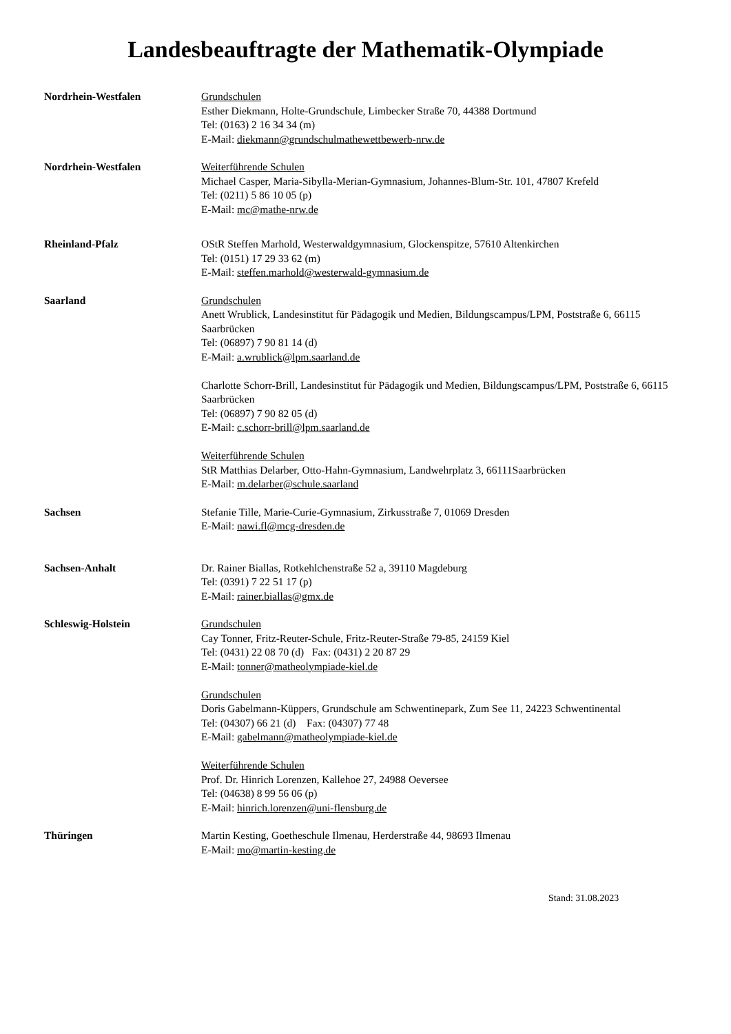Landesbeauftragte der Mathematik-Olympiade
Nordrhein-Westfalen Grundschulen
Esther Diekmann, Holte-Grundschule, Limbecker Straße 70, 44388 Dortmund
Tel: (0163) 2 16 34 34 (m)
E-Mail: diekmann@grundschulmathewettbewerb-nrw.de
Nordrhein-Westfalen Weiterführende Schulen
Michael Casper, Maria-Sibylla-Merian-Gymnasium, Johannes-Blum-Str. 101, 47807 Krefeld
Tel: (0211) 5 86 10 05 (p)
E-Mail: mc@mathe-nrw.de
Rheinland-Pfalz OStR Steffen Marhold, Westerwaldgymnasium, Glockenspitze, 57610 Altenkirchen
Tel: (0151) 17 29 33 62 (m)
E-Mail: steffen.marhold@westerwald-gymnasium.de
Saarland Grundschulen
Anett Wrublick, Landesinstitut für Pädagogik und Medien, Bildungscampus/LPM, Poststraße 6, 66115 Saarbrücken
Tel: (06897) 7 90 81 14 (d)
E-Mail: a.wrublick@lpm.saarland.de
Charlotte Schorr-Brill, Landesinstitut für Pädagogik und Medien, Bildungscampus/LPM, Poststraße 6, 66115 Saarbrücken
Tel: (06897) 7 90 82 05 (d)
E-Mail: c.schorr-brill@lpm.saarland.de
Weiterführende Schulen
StR Matthias Delarber, Otto-Hahn-Gymnasium, Landwehrplatz 3, 66111Saarbrücken
E-Mail: m.delarber@schule.saarland
Sachsen Stefanie Tille, Marie-Curie-Gymnasium, Zirkusstraße 7, 01069 Dresden
E-Mail: nawi.fl@mcg-dresden.de
Sachsen-Anhalt Dr. Rainer Biallas, Rotkehlchenstraße 52 a, 39110 Magdeburg
Tel: (0391) 7 22 51 17 (p)
E-Mail: rainer.biallas@gmx.de
Schleswig-Holstein Grundschulen
Cay Tonner, Fritz-Reuter-Schule, Fritz-Reuter-Straße 79-85, 24159 Kiel
Tel: (0431) 22 08 70 (d) Fax: (0431) 2 20 87 29
E-Mail: tonner@matheolympiade-kiel.de
Grundschulen
Doris Gabelmann-Küppers, Grundschule am Schwentinepark, Zum See 11, 24223 Schwentinental
Tel: (04307) 66 21 (d) Fax: (04307) 77 48
E-Mail: gabelmann@matheolympiade-kiel.de
Weiterführende Schulen
Prof. Dr. Hinrich Lorenzen, Kallehoe 27, 24988 Oeversee
Tel: (04638) 8 99 56 06 (p)
E-Mail: hinrich.lorenzen@uni-flensburg.de
Thüringen Martin Kesting, Goetheschule Ilmenau, Herderstraße 44, 98693 Ilmenau
E-Mail: mo@martin-kesting.de
Stand: 31.08.2023